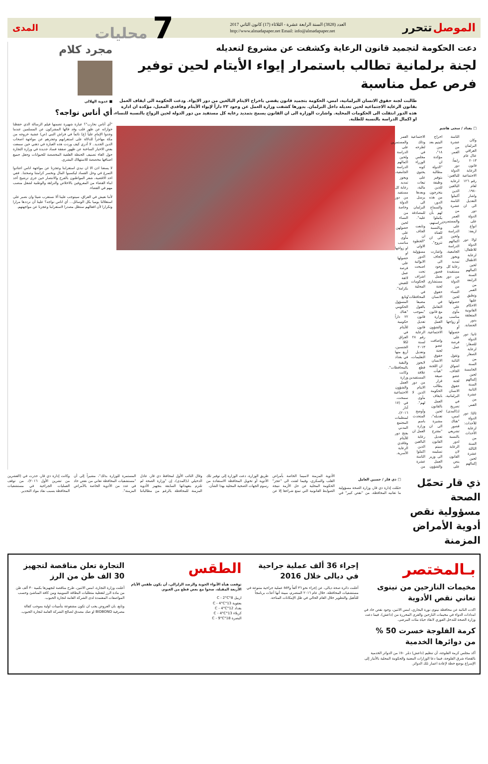الموصل تتحرر
العدد (3828) السنة الرابعة عشرة - الثلاثاء (17) كانون الثاني 2017
http://www.almadapaper.net Email: info@almadapaper.net
7 محليات
المدى
دعت الحكومة لتجميد قانون الرعاية وكشفت عن مشروع لتعديله
لجنة برلمانية تطالب باستمرار إيواء الأيتام لحين توفير فرص عمل مناسبة
طالبت لجنة حقوق الانسان البرلمانية، امس، الحكومة بتجميد قانون يقضي باخراج الايتام البالغين من دور الايواء. ودعت الحكومة الى ايقاف العمل بقانون الرعاية الاجتماعية لحين تعديله داخل البرلمان. بدورها كشفت وزارة العمل عن وجود ٢٢ داراً لإيواء الأيتام وفاقدي المعيل، مؤكدة ان ادارة هذه الدور انتقلت الى الحكومات المحلية. واشارت الوزارة الى ان القانون يسمح بتمديد رعاية كل مستفيد من دور الدولة لحين الزواج بالنسبة للنساء، او اكمال الدراسة بالنسبة للطلبة.
□ بغداد / سجى هاشم
وكان البرلمان العراقي عدّل عام ٢٠١٣ قانون الرعاية الاجتماعية رقم ١٢٦ لعام ١٩٨٠. واشار التعديل الى ان دور الدولة على انواع اربعة:
اولا: دور الدولة للاطفال: لرعاية الاطفال لحين اكمالهم السنة الرابعة من العمر وتطبق عليها الاحكام القانونية المتعلقة بدور الحضانة.
ثانيا: دور الدولة للصغار: لرعاية الصغار من السنة الخامسة لحين إكمالهم السنة الثانية عشرة من العمر.
ثالثا: دور الدولة للأحداث: لرعاية الأحداث من السنة الثالثة عشرة لحين إكمالهم الثامنة عشرة من العمر.
رابعاً: دور الدولة للبالغين: لرعاية البالغين الذين أكملوا الثامنة عشرة من العمر والمستمرين على الدراسة ولحين اكمالهم الدراسة الجامعية، ويجوز تمديد رعاية كل مستفيدة من دور الدولة من النساء لحين حصولها على مأوى مناسب أو زواجها أو حصولها على فرصة عمل.
وتقول النائبة اشواق الجاف، عضو لجنة حقوق الانسان البرلمانية، في تصريح لـ(المدى) امس، "هناك قصور تشريعي بالنسبة لدور الرعاية لان القانون ينص على اخراج اليتيم بعد سن ١٨"، مؤكدة ان "الدولة مطالبة بتوفير وظيفة للذين يتخرجون من هذه الدور، والسماح لهم بأن يكملوا دراستهم، وبالنسبة للفتاة الى ان تتزوج".
واشارت الجاف الى وجود قصور بعمل مستشاري لجنة حقوق الانسان في التعامل مع قانون وزارة العمل والشؤون الاجتماعية.
واضافت عضو لجنة حقوق الانسان ان اللجنة "هيأت صيغة قرار يطالب الحكومة بايقاف العمل بالقانون لحين تعديله"، مشيرة الى ان "مقترح تعديل القانون سيتم تسليمه الى وزير العمل والشؤون الاجتماعية وذلك لطرحه في مجلس الوزراء كونه يحتوي على تبعات مالية، وبعدها يرسل الى البرلمان للمصادقة عليه".
وتابعت الجاف ان "الخطوة الاولى مسؤولية الدور الايوائية اصبحت تحت اشراف الحكومات المحلية في المحافظات"، مضيفا بالقول "بموجب قانون تعديل قانون الرعاية رقم ٢٨ لسنة ٢٠١٣ وتعديل التعليمات، لايجوز قطع علاقة المستفيدين من دور الايتام الذين لا مأوى لهم".
وأوضح المتحدث باسم وزارة العمل ان رعاية البالغين الذين اكملوا الثامنة عشرة من العمر والمستمرين على الدراسة ولحين اكمالهم الدراسة الجامعية، ويجوز تمديد رعاية كل مستفيد من دور الدولة وخاصة من النساء لحين حصولهن على مأوى مناسب او زواجها او حصولها على فرصة عمل لائقة للعيش بكرامة".
وتابع المسؤول الحكومي "هناك ٢٢ داراً حكومية للأيتام في العراق لكلا الجنسين، أربع منها في بغداد والبقية بالمحافظات". وكانت وزارة العمل والشؤون الاجتماعية سمحت، في (١٧ آذار ٢٠١٦)، لمنظمات المجتمع المدني بفتح دور للأيتام وفاقدي الرعاية الأسرية.
مجرد كلام
■ عدوية الهلالي
أي أناس نواجه؟
"أي أناس نحارب"؟ عبارة شهيرة تضمنها فيلم الرسالة الذي حفظنا حواراته عن ظهر قلب وقد قالها المشركون عن المسلمين عندما وجدوا الإمام علياً (ع) نائماً في فراش النبي (ص) عشية خروجه من مكة مهاجراً للدلالة على استغرابهم وعجزهم عن مواجهة اصحاب الدين الجديد.. لا أدري كيف وردت هذه العبارة في ذهني حين سمعت بعض الاخبار الساخنة عن ظهور صفقة فساد جديدة في وزارة التجارة حول الغاء تصنيف الحنطة العلفية المخصصة للحيوانات وجعل جميع اصنافها مخصصة للاستهلاك البشري.
لا يسعنا اذن الا ان نبدي استغرابنا وعجزنا عن مواجهة اناس اعتادوا التمرغ في وحل الفساد ليكسبوا المال ونخسر كرامتنا وصحتنا.. ففي احد الاقضية، شعر المواطنون بالفرح والانتصار حين جرى ترشيح أحد ابناء القضاء من المعروفين بالاخلاص والنزاهة والوطنية لشغل منصب مهم في القضاء.
لأننا نعيش في العراق، سيتوجب علينا ألا نستغرب شيئا وان نصبر على استغلالنا يوميا بكل الوسائل... أي اناس نواجه؟ علينا أن نرددها مرارا وتكرارا لأن افعالهم ستظل مصدرا لاستغرابنا وعجزنا عن مواجهتهم.
ذي قار تحمّل الصحة مسؤولية نقص أدوية الأمراض المزمنة
□ ذي قار / حسين العامل
حمّلت إدارة ذي قار، وزارة الصحة مسؤولية ما تعانيه المحافظة، من "نقص كبير" في الأدوية المزمنة لاسيما الخاصة بأمراض القلب والسكري، وفيما لفتت الى "عجز" الحكومة المحلية عن حل الأزمة نتيجة الضوابط القانونية التي تمنع شراءها إلا عن طريق الوزارة، دعت الوزارة إلى توفير تلك الأدوية أو تخويل المحافظة الاستفادة من رسوم الجهات الصحية المحلية بهذا الشأن.
وقال النائب الأول لمحافظ ذي قار، عادل الدخيلي لـ(المدى)، إن "وزارة الصحة لم تلتزم بتعهداتها السابقة بتجهيز الأدوية المزمنة للمحافظة بالرغم من مطالباتنا المستمرة للوزارة بذلك"، مشيراً إلى أن "مستشفيات المحافظة تعاني من نقص حاد في عدد من الأدوية الخاصة بالأمراض المزمنة".
وكانت إدارة ذي قار، حذرت في (العشرين من تشرين الأول ٢٠١٦)، من توقف العمليات الجراحية في مستشفيات المحافظة بسبب نفاد مواد التخدير.
بـالمختصر
مخيمات النازحين من نينوى تعاني نقص الأدوية
اكدت النائبة عن محافظة نينوى نورة البجاري، امس الاثنين، وجود نقص حاد في امدادات الدواء في مخيمات النازحين والقرى المحررة من (داعش)، فيما دعت وزارة الصحة للتدخل الفوري لانقاذ حياة مئات المرضى.
كرمة الفلوجة خسرت 50 % من دوائرها الخدمية
أكد مجلس كرمة الفلوجة، أن تنظيم (داعش) دمّر ٥٠٪ من الدوائر الخدمية بالقضاء شرق الفلوجة، فيما دعا الوزارات المعنية والحكومة المحلية بالأنبار إلى الإسراع بوضع خطة لإعادة اعمار تلك الدوائر.
إجراء 36 ألف عملية جراحية في ديالى خلال 2016
أعلنت دائرة صحة ديالى، عن إجراء نحو ٣٦ ألفاً و٥٥٣ عملية جراحية متنوعة في مستشفيات المحافظة، خلال عام ٢٠١٦ المنصرم، مبينة أنها أعدّت برنامجاً للتأهيل والتطوير خلال العام الحالي في ظل الإمكانات المتاحة.
الطقس
توقعت هيأة الأنواء الجوية والرصد الزلزالي، أن يكون طقس الأيام الأربعة المقبلة، صحوا مع بعض قطع من الغيوم.
اربيل 8°C - 2°C
بعقوبة 13°C - 4°C
بغداد 12°C - 4°C
كربلاء 13°C - 4°C
البصرة 18°C - 9°C
التجارة تعلن مناقصة لتجهيز 30 الف طن من الرز
أعلنت وزارة التجارة، امس الاثنين، طرح مناقصة لتجهيزها بكمية ٣٠ ألف طن من مادة الرز لتغطية متطلبات البطاقة التموينية ومن كافة المناشئ وحسب المواصفات المعتمدة لدى الشركة العامة لتجارة الحبوب.
وتابع، بان العروض يجب ان تكون مشفوعة بتأمينات اولية بموجب كفالة مصرفية BIDBOND او صك مصدق لصالح الشركة العامة لتجارة الحبوب.